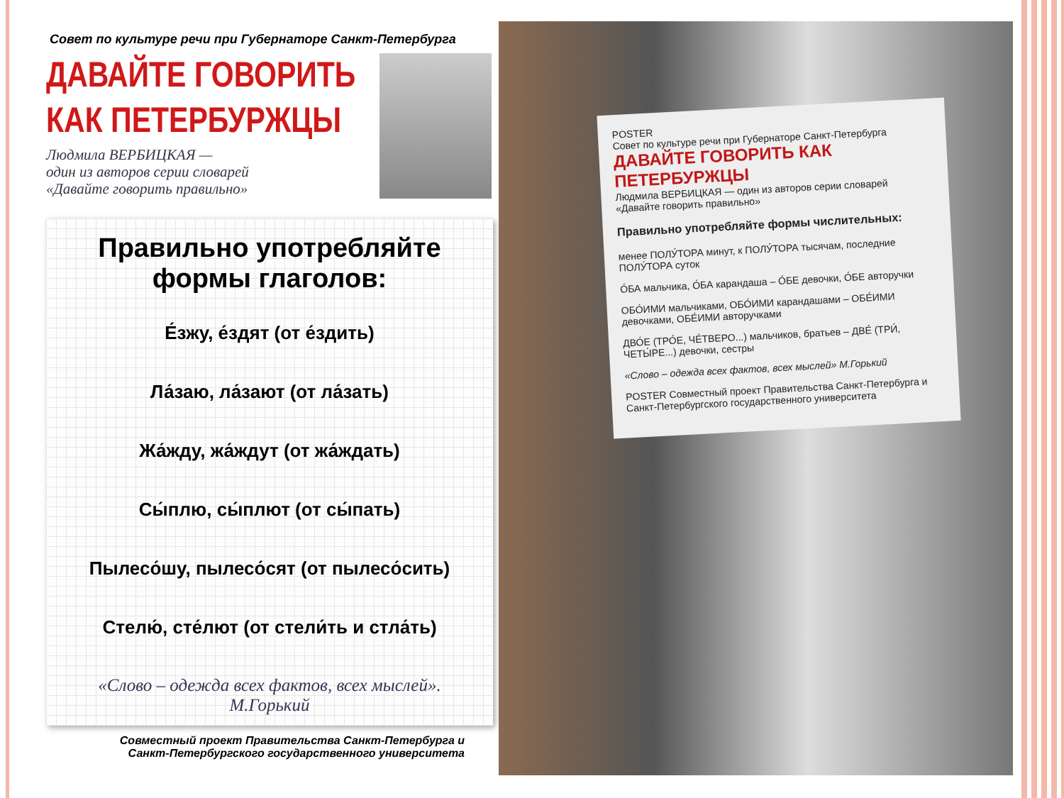Совет по культуре речи при Губернаторе Санкт-Петербурга
ДАВАЙТЕ ГОВОРИТЬ
КАК ПЕТЕРБУРЖЦЫ
Людмила ВЕРБИЦКАЯ —
один из авторов серии словарей
«Давайте говорить правильно»
Правильно употребляйте
формы глаголов:
Е́зжу, е́здят (от е́здить)
Ла́заю, ла́зают (от ла́зать)
Жа́жду, жа́ждут (от жа́ждать)
Сы́плю, сы́плют (от сы́пать)
Пылесо́шу, пылесо́сят (от пылесо́сить)
Стелю́, сте́лют (от стели́ть и стла́ть)
«Слово – одежда всех фактов, всех мыслей».
М.Горький
Совместный проект Правительства Санкт-Петербурга и
Санкт-Петербургского государственного университета
POSTER
Совет по культуре речи при Губернаторе Санкт-Петербурга
ДАВАЙТЕ ГОВОРИТЬ КАК ПЕТЕРБУРЖЦЫ
Людмила ВЕРБИЦКАЯ — один из авторов серии словарей «Давайте говорить правильно»
Правильно употребляйте формы числительных:
менее ПОЛУ́ТОРА минут, к ПОЛУ́ТОРА тысячам, последние ПОЛУ́ТОРА суток
О́БА мальчика, О́БА карандаша – О́БЕ девочки, О́БЕ авторучки
ОБО́ИМИ мальчиками, ОБО́ИМИ карандашами – ОБЕ́ИМИ девочками, ОБЕ́ИМИ авторучками
ДВО́Е (ТРО́Е, ЧЕ́ТВЕРО...) мальчиков, братьев – ДВЕ́ (ТРИ́, ЧЕТЫ́РЕ...) девочки, сестры
«Слово – одежда всех фактов, всех мыслей» М.Горький
POSTER Совместный проект Правительства Санкт-Петербурга и Санкт-Петербургского государственного университета